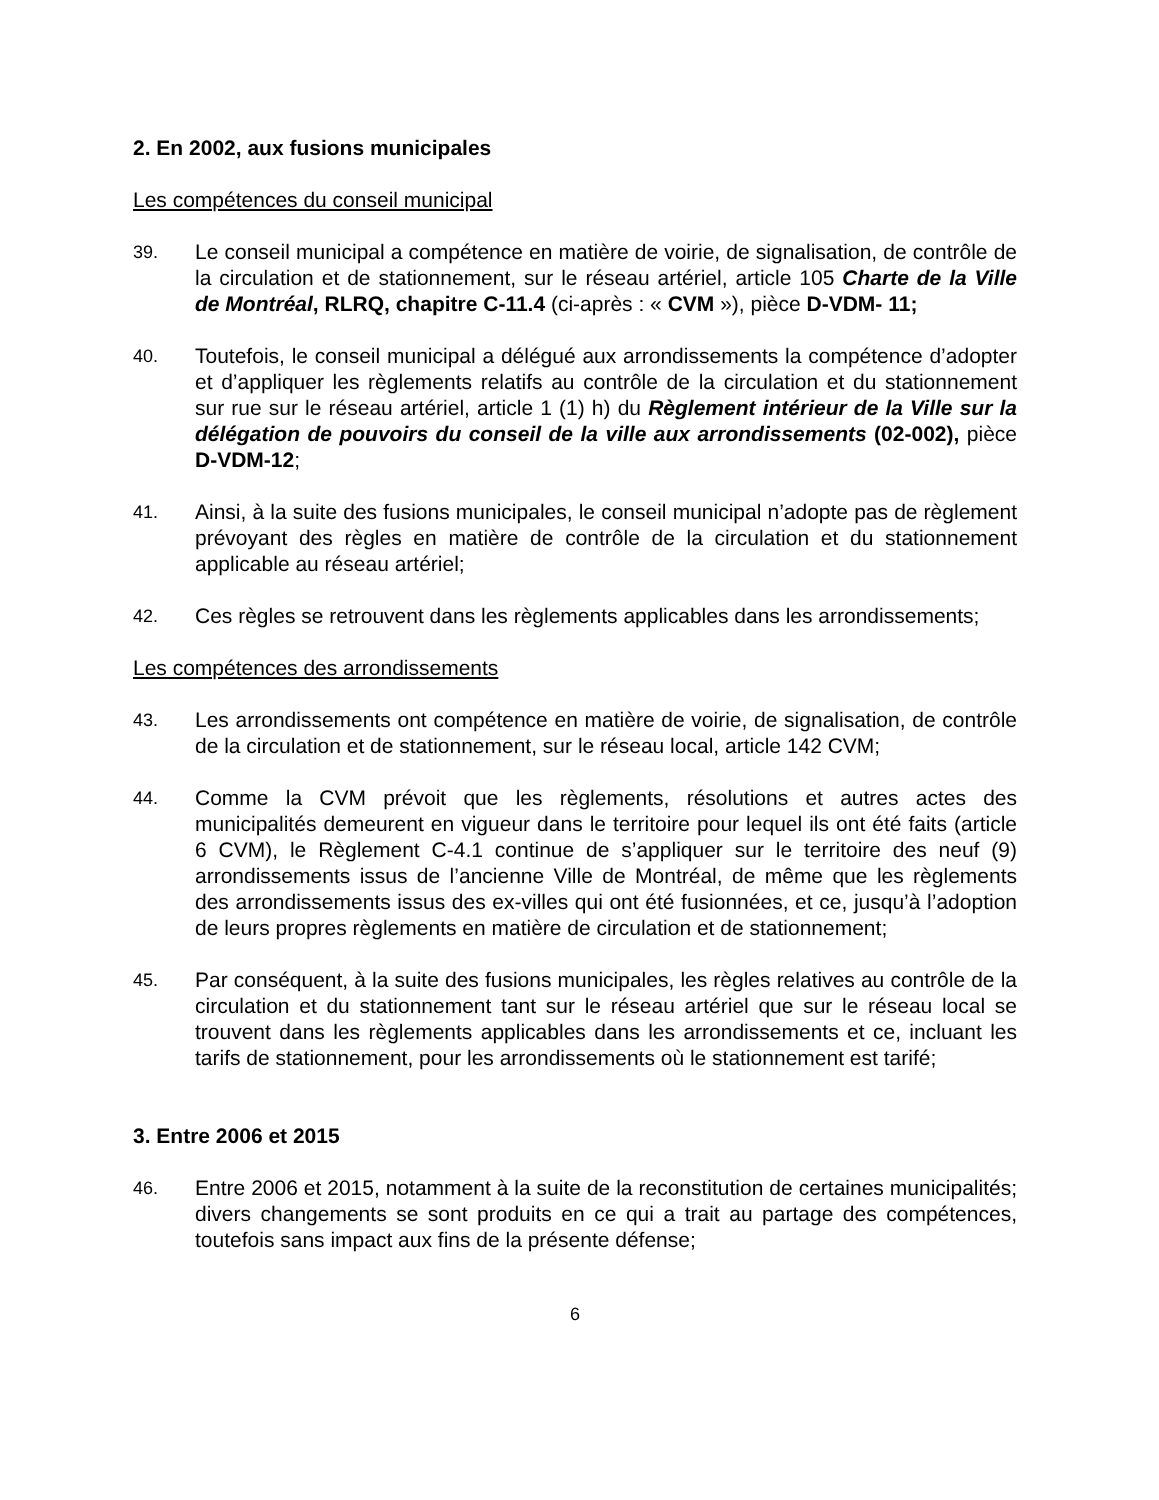2. En 2002, aux fusions municipales
Les compétences du conseil municipal
39.
Le conseil municipal a compétence en matière de voirie, de signalisation, de contrôle de la circulation et de stationnement, sur le réseau artériel, article 105 Charte de la Ville de Montréal, RLRQ, chapitre C-11.4 (ci-après : « CVM »), pièce D-VDM- 11;
40.
Toutefois, le conseil municipal a délégué aux arrondissements la compétence d’adopter et d’appliquer les règlements relatifs au contrôle de la circulation et du stationnement sur rue sur le réseau artériel, article 1 (1) h) du Règlement intérieur de la Ville sur la délégation de pouvoirs du conseil de la ville aux arrondissements (02-002), pièce D-VDM-12;
41.
Ainsi, à la suite des fusions municipales, le conseil municipal n’adopte pas de règlement prévoyant des règles en matière de contrôle de la circulation et du stationnement applicable au réseau artériel;
42.
Ces règles se retrouvent dans les règlements applicables dans les arrondissements;
Les compétences des arrondissements
43.
Les arrondissements ont compétence en matière de voirie, de signalisation, de contrôle de la circulation et de stationnement, sur le réseau local, article 142 CVM;
44.
Comme la CVM prévoit que les règlements, résolutions et autres actes des municipalités demeurent en vigueur dans le territoire pour lequel ils ont été faits (article 6 CVM), le Règlement C-4.1 continue de s’appliquer sur le territoire des neuf (9) arrondissements issus de l’ancienne Ville de Montréal, de même que les règlements des arrondissements issus des ex-villes qui ont été fusionnées, et ce, jusqu’à l’adoption de leurs propres règlements en matière de circulation et de stationnement;
45.
Par conséquent, à la suite des fusions municipales, les règles relatives au contrôle de la circulation et du stationnement tant sur le réseau artériel que sur le réseau local se trouvent dans les règlements applicables dans les arrondissements et ce, incluant les tarifs de stationnement, pour les arrondissements où le stationnement est tarifé;
3. Entre 2006 et 2015
46.
Entre 2006 et 2015, notamment à la suite de la reconstitution de certaines municipalités; divers changements se sont produits en ce qui a trait au partage des compétences, toutefois sans impact aux fins de la présente défense;
6